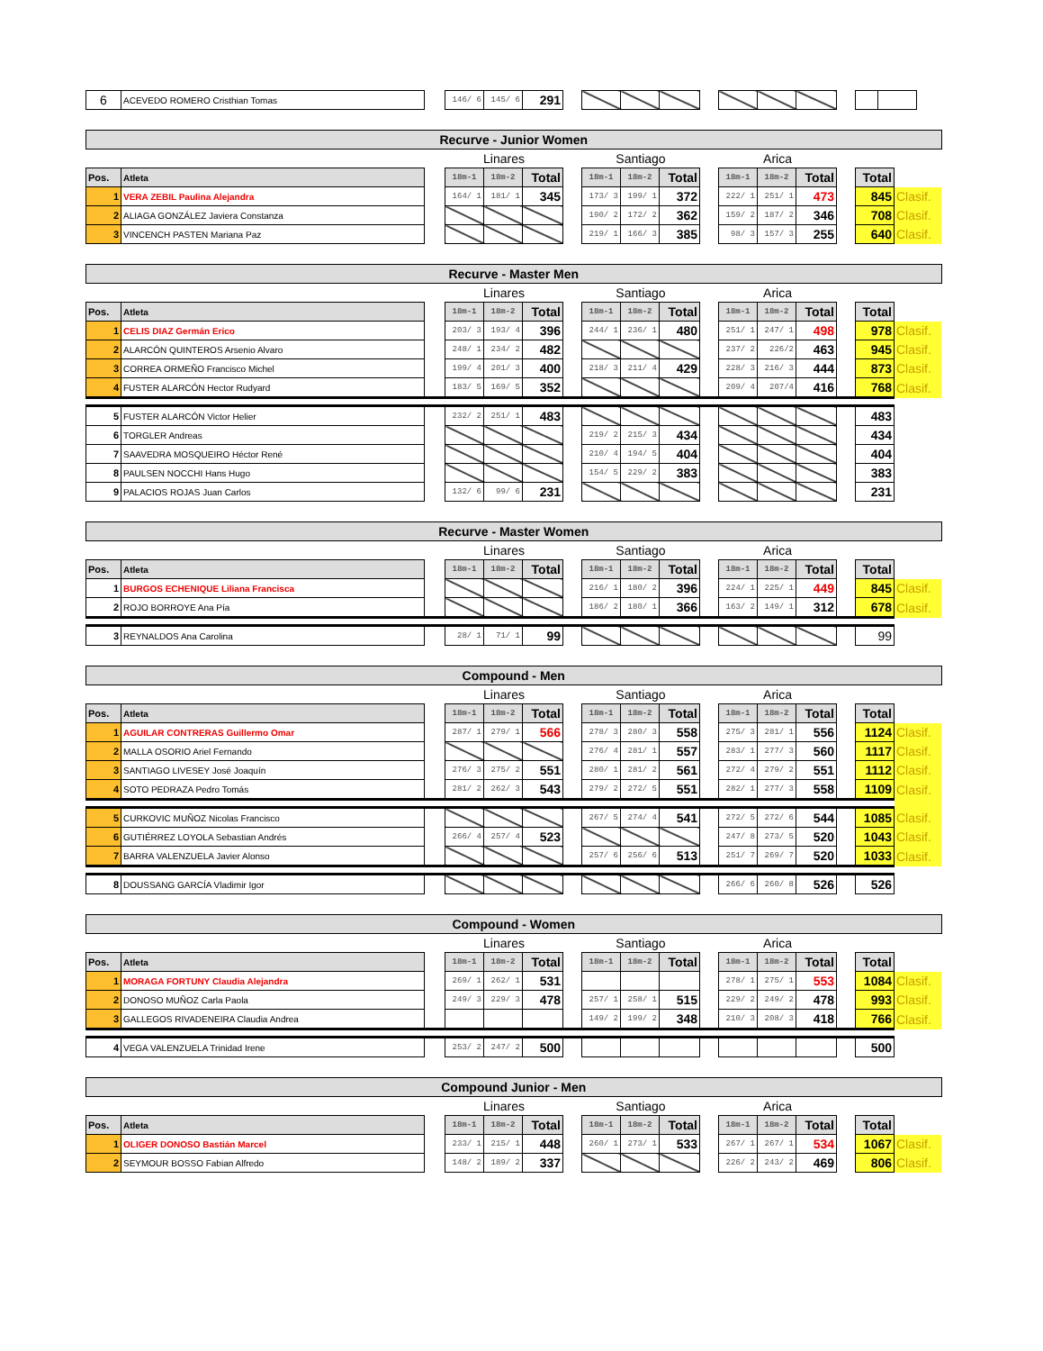| 6 | ACEVEDO ROMERO Cristhian Tomas | | 146/ 6 | 145/ 6 | 291 | | | | | | | | | | | |
| Recurve - Junior Women | | | | | | | | | | | | | | | | |
| | | | Linares | | | | Santiago | | | | Arica | | | | | |
| Pos. | Atleta | | 18m-1 | 18m-2 | Total | | 18m-1 | 18m-2 | Total | | 18m-1 | 18m-2 | Total | | Total | |
| 1 | VERA ZEBIL Paulina Alejandra | | 164/ 1 | 181/ 1 | 345 | | 173/ 3 | 199/ 1 | 372 | | 222/ 1 | 251/ 1 | 473 | | 845 | Clasif. |
| 2 | ALIAGA GONZÁLEZ Javiera Constanza | | | | | | 190/ 2 | 172/ 2 | 362 | | 159/ 2 | 187/ 2 | 346 | | 708 | Clasif. |
| 3 | VINCENCH PASTEN Mariana Paz | | | | | | 219/ 1 | 166/ 3 | 385 | | 98/ 3 | 157/ 3 | 255 | | 640 | Clasif. |
| Recurve - Master Men | | | | | | | | | | | | | | | | |
| | | | Linares | | | | Santiago | | | | Arica | | | | | |
| Pos. | Atleta | | 18m-1 | 18m-2 | Total | | 18m-1 | 18m-2 | Total | | 18m-1 | 18m-2 | Total | | Total | |
| 1 | CELIS DIAZ Germán Erico | | 203/ 3 | 193/ 4 | 396 | | 244/ 1 | 236/ 1 | 480 | | 251/ 1 | 247/ 1 | 498 | | 978 | Clasif. |
| 2 | ALARCÓN QUINTEROS Arsenio Alvaro | | 248/ 1 | 234/ 2 | 482 | | | | | | 237/ 2 | 226/2 | 463 | | 945 | Clasif. |
| 3 | CORREA ORMEÑO Francisco Michel | | 199/ 4 | 201/ 3 | 400 | | 218/ 3 | 211/ 4 | 429 | | 228/ 3 | 216/ 3 | 444 | | 873 | Clasif. |
| 4 | FUSTER ALARCÓN Hector Rudyard | | 183/ 5 | 169/ 5 | 352 | | | | | | 209/ 4 | 207/4 | 416 | | 768 | Clasif. |
| 5 | FUSTER ALARCÓN Victor Helier | | 232/ 2 | 251/ 1 | 483 | | | | | | | | | | 483 | |
| 6 | TORGLER Andreas | | | | | | 219/ 2 | 215/ 3 | 434 | | | | | | 434 | |
| 7 | SAAVEDRA MOSQUEIRO Héctor René | | | | | | 210/ 4 | 194/ 5 | 404 | | | | | | 404 | |
| 8 | PAULSEN NOCCHI Hans Hugo | | | | | | 154/ 5 | 229/ 2 | 383 | | | | | | 383 | |
| 9 | PALACIOS ROJAS Juan Carlos | | 132/ 6 | 99/ 6 | 231 | | | | | | | | | | 231 | |
| Recurve - Master Women | | | | | | | | | | | | | | | | |
| | | | Linares | | | | Santiago | | | | Arica | | | | | |
| Pos. | Atleta | | 18m-1 | 18m-2 | Total | | 18m-1 | 18m-2 | Total | | 18m-1 | 18m-2 | Total | | Total | |
| 1 | BURGOS ECHENIQUE Liliana Francisca | | | | | | 216/ 1 | 180/ 2 | 396 | | 224/ 1 | 225/ 1 | 449 | | 845 | Clasif. |
| 2 | ROJO BORROYE Ana Pía | | | | | | 186/ 2 | 180/ 1 | 366 | | 163/ 2 | 149/ 1 | 312 | | 678 | Clasif. |
| 3 | REYNALDOS Ana Carolina | | 28/ 1 | 71/ 1 | 99 | | | | | | | | | | 99 | |
| Compound - Men | | | | | | | | | | | | | | | | |
| | | | Linares | | | | Santiago | | | | Arica | | | | | |
| Pos. | Atleta | | 18m-1 | 18m-2 | Total | | 18m-1 | 18m-2 | Total | | 18m-1 | 18m-2 | Total | | Total | |
| 1 | AGUILAR CONTRERAS Guillermo Omar | | 287/ 1 | 279/ 1 | 566 | | 278/ 3 | 280/ 3 | 558 | | 275/ 3 | 281/ 1 | 556 | | 1124 | Clasif. |
| 2 | MALLA OSORIO Ariel Fernando | | | | | | 276/ 4 | 281/ 1 | 557 | | 283/ 1 | 277/ 3 | 560 | | 1117 | Clasif. |
| 3 | SANTIAGO LIVESEY José Joaquín | | 276/ 3 | 275/ 2 | 551 | | 280/ 1 | 281/ 2 | 561 | | 272/ 4 | 279/ 2 | 551 | | 1112 | Clasif. |
| 4 | SOTO PEDRAZA Pedro Tomás | | 281/ 2 | 262/ 3 | 543 | | 279/ 2 | 272/ 5 | 551 | | 282/ 1 | 277/ 3 | 558 | | 1109 | Clasif. |
| 5 | CURKOVIC MUÑOZ Nicolas Francisco | | | | | | 267/ 5 | 274/ 4 | 541 | | 272/ 5 | 272/ 6 | 544 | | 1085 | Clasif. |
| 6 | GUTIÉRREZ LOYOLA Sebastian Andrés | | 266/ 4 | 257/ 4 | 523 | | | | | | 247/ 8 | 273/ 5 | 520 | | 1043 | Clasif. |
| 7 | BARRA VALENZUELA Javier Alonso | | | | | | 257/ 6 | 256/ 6 | 513 | | 251/ 7 | 269/ 7 | 520 | | 1033 | Clasif. |
| 8 | DOUSSANG GARCÍA Vladimir Igor | | | | | | | | | | 266/ 6 | 260/ 8 | 526 | | 526 | |
| Compound - Women | | | | | | | | | | | | | | | | |
| | | | Linares | | | | Santiago | | | | Arica | | | | | |
| Pos. | Atleta | | 18m-1 | 18m-2 | Total | | 18m-1 | 18m-2 | Total | | 18m-1 | 18m-2 | Total | | Total | |
| 1 | MORAGA FORTUNY Claudia Alejandra | | 269/ 1 | 262/ 1 | 531 | | | | | | 278/ 1 | 275/ 1 | 553 | | 1084 | Clasif. |
| 2 | DONOSO MUÑOZ Carla Paola | | 249/ 3 | 229/ 3 | 478 | | 257/ 1 | 258/ 1 | 515 | | 229/ 2 | 249/ 2 | 478 | | 993 | Clasif. |
| 3 | GALLEGOS RIVADENEIRA Claudia Andrea | | | | | | 149/ 2 | 199/ 2 | 348 | | 210/ 3 | 208/ 3 | 418 | | 766 | Clasif. |
| 4 | VEGA VALENZUELA Trinidad Irene | | 253/ 2 | 247/ 2 | 500 | | | | | | | | | | 500 | |
| Compound Junior - Men | | | | | | | | | | | | | | | | |
| | | | Linares | | | | Santiago | | | | Arica | | | | | |
| Pos. | Atleta | | 18m-1 | 18m-2 | Total | | 18m-1 | 18m-2 | Total | | 18m-1 | 18m-2 | Total | | Total | |
| 1 | OLIGER DONOSO Bastián Marcel | | 233/ 1 | 215/ 1 | 448 | | 260/ 1 | 273/ 1 | 533 | | 267/ 1 | 267/ 1 | 534 | | 1067 | Clasif. |
| 2 | SEYMOUR BOSSO Fabian Alfredo | | 148/ 2 | 189/ 2 | 337 | | | | | | 226/ 2 | 243/ 2 | 469 | | 806 | Clasif. |